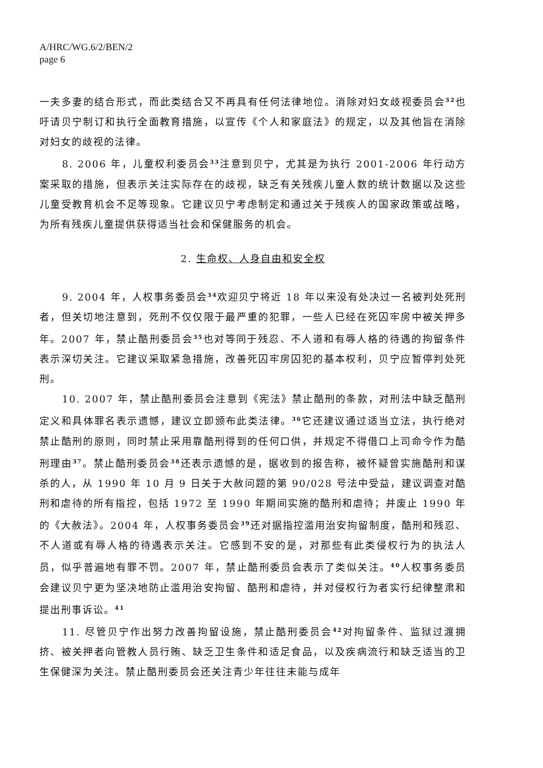A/HRC/WG.6/2/BEN/2
page 6
一夫多妻的结合形式，而此类结合又不再具有任何法律地位。消除对妇女歧视委员会<sup>32</sup>也吁请贝宁制订和执行全面教育措施，以宣传《个人和家庭法》的规定，以及其他旨在消除对妇女的歧视的法律。
8. 2006 年，儿童权利委员会<sup>33</sup>注意到贝宁，尤其是为执行 2001-2006 年行动方案采取的措施，但表示关注实际存在的歧视，缺乏有关残疾儿童人数的统计数据以及这些儿童受教育机会不足等现象。它建议贝宁考虑制定和通过关于残疾人的国家政策或战略，为所有残疾儿童提供获得适当社会和保健服务的机会。
2. 生命权、人身自由和安全权
9. 2004 年，人权事务委员会<sup>34</sup>欢迎贝宁将近 18 年以来没有处决过一名被判处死刑者，但关切地注意到，死刑不仅仅限于最严重的犯罪，一些人已经在死囚牢房中被关押多年。2007 年，禁止酷刑委员会<sup>35</sup>也对等同于残忍、不人道和有辱人格的待遇的拘留条件表示深切关注。它建议采取紧急措施，改善死囚牢房囚犯的基本权利，贝宁应暂停判处死刑。
10. 2007 年，禁止酷刑委员会注意到《宪法》禁止酷刑的条款，对刑法中缺乏酷刑定义和具体罪名表示遗憾，建议立即颁布此类法律。<sup>36</sup>它还建议通过适当立法，执行绝对禁止酷刑的原则，同时禁止采用靠酷刑得到的任何口供，并规定不得借口上司命令作为酷刑理由<sup>37</sup>。禁止酷刑委员会<sup>38</sup>还表示遗憾的是，据收到的报告称，被怀疑曾实施酷刑和谋杀的人，从 1990 年 10 月 9 日关于大赦问题的第 90/028 号法中受益，建议调查对酷刑和虐待的所有指控，包括 1972 至 1990 年期间实施的酷刑和虐待；并废止 1990 年的《大赦法》。2004 年，人权事务委员会<sup>39</sup>还对据指控滥用治安拘留制度，酷刑和残忍、不人道或有辱人格的待遇表示关注。它感到不安的是，对那些有此类侵权行为的执法人员，似乎普遍地有罪不罚。2007 年，禁止酷刑委员会表示了类似关注。<sup>40</sup>人权事务委员会建议贝宁更为坚决地防止滥用治安拘留、酷刑和虐待，并对侵权行为者实行纪律整肃和提出刑事诉讼。<sup>41</sup>
11. 尽管贝宁作出努力改善拘留设施，禁止酷刑委员会<sup>42</sup>对拘留条件、监狱过渡拥挤、被关押者向管教人员行贿、缺乏卫生条件和适足食品，以及疾病流行和缺乏适当的卫生保健深为关注。禁止酷刑委员会还关注青少年往往未能与成年